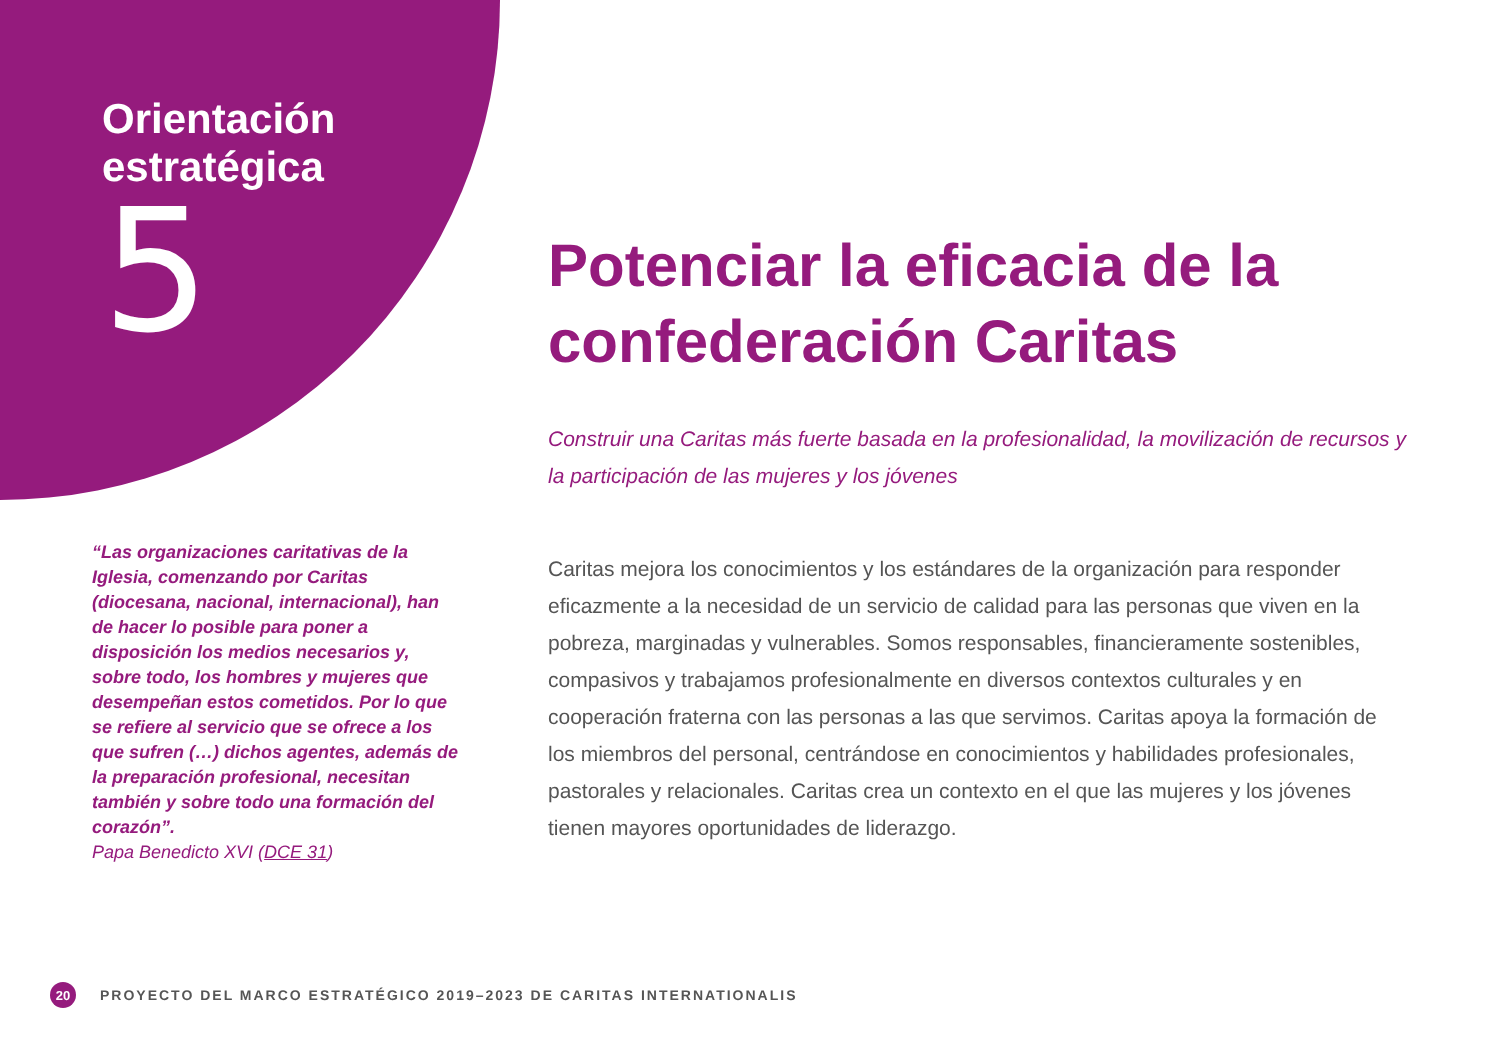Orientación
estratégica
5
“Las organizaciones caritativas de la Iglesia, comenzando por Caritas (diocesana, nacional, internacional), han de hacer lo posible para poner a disposición los medios necesarios y, sobre todo, los hombres y mujeres que desempeñan estos cometidos. Por lo que se refiere al servicio que se ofrece a los que sufren (…) dichos agentes, además de la preparación profesional, necesitan también y sobre todo una formación del corazón”.
Papa Benedicto XVI (DCE 31)
Potenciar la eficacia de la confederación Caritas
Construir una Caritas más fuerte basada en la profesionalidad, la movilización de recursos y la participación de las mujeres y los jóvenes
Caritas mejora los conocimientos y los estándares de la organización para responder eficazmente a la necesidad de un servicio de calidad para las personas que viven en la pobreza, marginadas y vulnerables. Somos responsables, financieramente sostenibles, compasivos y trabajamos profesionalmente en diversos contextos culturales y en cooperación fraterna con las personas a las que servimos. Caritas apoya la formación de los miembros del personal, centrándose en conocimientos y habilidades profesionales, pastorales y relacionales. Caritas crea un contexto en el que las mujeres y los jóvenes tienen mayores oportunidades de liderazgo.
20
PROYECTO DEL MARCO ESTRATÉGICO 2019–2023 DE CARITAS INTERNATIONALIS